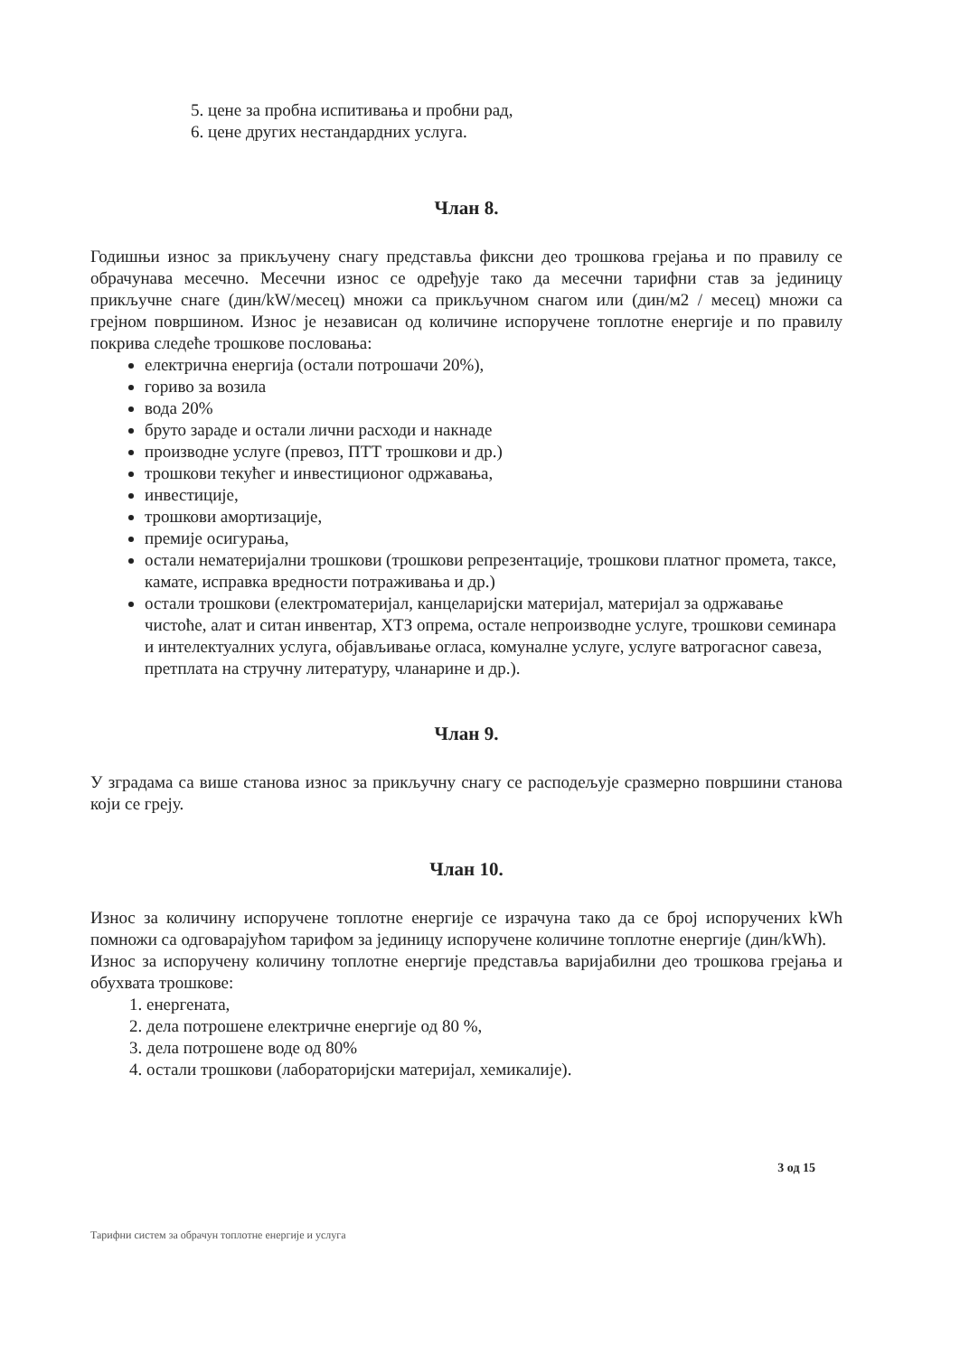5. цене за пробна испитивања и пробни рад,
6. цене других нестандардних услуга.
Члан 8.
Годишњи износ за прикључену снагу представља фиксни део трошкова грејања и по правилу се обрачунава месечно. Месечни износ се одређује тако да месечни тарифни став за јединицу прикључне снаге (дин/kW/месец) множи са прикључном снагом или (дин/м2 / месец) множи са грејном површином. Износ је независан од количине испоручене топлотне енергије и по правилу покрива следеће трошкове пословања:
електрична енергија (остали потрошачи 20%),
гориво за возила
вода 20%
бруто зараде и остали лични расходи и накнаде
производне услуге (превоз, ПТТ трошкови и др.)
трошкови текућег и инвестиционог одржавања,
инвестиције,
трошкови амортизације,
премије осигурања,
остали нематеријални трошкови (трошкови репрезентације, трошкови платног промета, таксе, камате, исправка вредности потраживања и др.)
остали трошкови (електроматеријал, канцеларијски материјал, материјал за одржавање чистоће, алат и ситан инвентар, ХТЗ опрема, остале непроизводне услуге, трошкови семинара и интелектуалних услуга, објављивање огласа, комуналне услуге, услуге ватрогасног савеза, претплата на стручну литературу, чланарине и др.).
Члан 9.
У зградама са више станова износ за прикључну снагу се расподељује сразмерно површини станова који се греју.
Члан 10.
Износ за количину испоручене топлотне енергије се израчуна тако да се број испоручених kWh помножи са одговарајућом тарифом за јединицу испоручене количине топлотне енергије (дин/kWh).
Износ за испоручену количину топлотне енергије представља варијабилни део трошкова грејања и обухвата трошкове:
1. енергената,
2. дела потрошене електричне енергије од 80 %,
3. дела потрошене воде од 80%
4. остали трошкови (лабораторијски материјал, хемикалије).
3 од 15
Тарифни систем за обрачун топлотне енергије и услуга